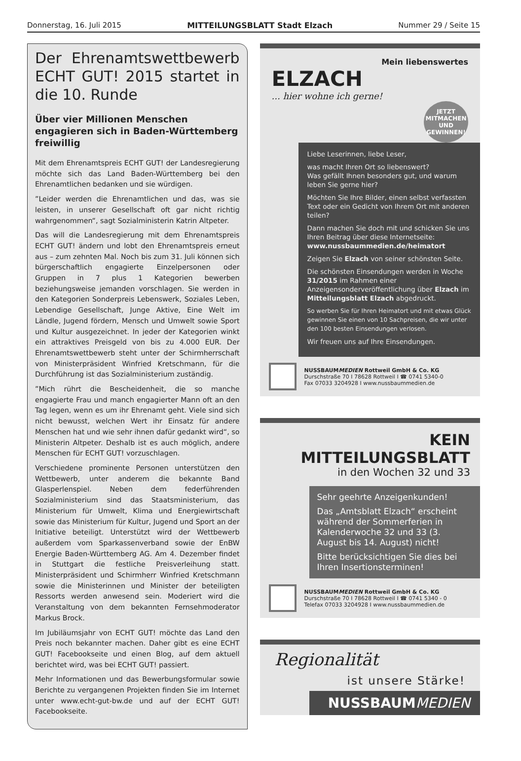Donnerstag, 16. Juli 2015 MITTEILUNGSBLATT Stadt Elzach Nummer 29 / Seite 15
Der Ehrenamtswettbewerb ECHT GUT! 2015 startet in die 10. Runde
Über vier Millionen Menschen engagieren sich in Baden-Württemberg freiwillig
Mit dem Ehrenamtspreis ECHT GUT! der Landesregierung möchte sich das Land Baden-Württemberg bei den Ehrenamtlichen bedanken und sie würdigen.
”Leider werden die Ehrenamtlichen und das, was sie leisten, in unserer Gesellschaft oft gar nicht richtig wahrgenommen“, sagt Sozialministerin Katrin Altpeter.
Das will die Landesregierung mit dem Ehrenamtspreis ECHT GUT! ändern und lobt den Ehrenamtspreis erneut aus – zum zehnten Mal. Noch bis zum 31. Juli können sich bürgerschaftlich engagierte Einzelpersonen oder Gruppen in 7 plus 1 Kategorien bewerben beziehungsweise jemanden vorschlagen. Sie werden in den Kategorien Sonderpreis Lebenswerk, Soziales Leben, Lebendige Gesellschaft, Junge Aktive, Eine Welt im Ländle, Jugend fördern, Mensch und Umwelt sowie Sport und Kultur ausgezeichnet. In jeder der Kategorien winkt ein attraktives Preisgeld von bis zu 4.000 EUR. Der Ehrenamtswettbewerb steht unter der Schirmherrschaft von Ministerpräsident Winfried Kretschmann, für die Durchführung ist das Sozialministerium zuständig.
”Mich rührt die Bescheidenheit, die so manche engagierte Frau und manch engagierter Mann oft an den Tag legen, wenn es um ihr Ehrenamt geht. Viele sind sich nicht bewusst, welchen Wert ihr Einsatz für andere Menschen hat und wie sehr ihnen dafür gedankt wird“, so Ministerin Altpeter. Deshalb ist es auch möglich, andere Menschen für ECHT GUT! vorzuschlagen.
Verschiedene prominente Personen unterstützen den Wettbewerb, unter anderem die bekannte Band Glasperlenspiel. Neben dem federführenden Sozialministerium sind das Staatsministerium, das Ministerium für Umwelt, Klima und Energiewirtschaft sowie das Ministerium für Kultur, Jugend und Sport an der Initiative beteiligt. Unterstützt wird der Wettbewerb außerdem vom Sparkassenverband sowie der EnBW Energie Baden-Württemberg AG. Am 4. Dezember findet in Stuttgart die festliche Preisverleihung statt. Ministerpräsident und Schirmherr Winfried Kretschmann sowie die Ministerinnen und Minister der beteiligten Ressorts werden anwesend sein. Moderiert wird die Veranstaltung von dem bekannten Fernsehmoderator Markus Brock.
Im Jubiläumsjahr von ECHT GUT! möchte das Land den Preis noch bekannter machen. Daher gibt es eine ECHT GUT! Facebookseite und einen Blog, auf dem aktuell berichtet wird, was bei ECHT GUT! passiert.
Mehr Informationen und das Bewerbungsformular sowie Berichte zu vergangenen Projekten finden Sie im Internet unter www.echt-gut-bw.de und auf der ECHT GUT! Facebookseite.
Mein liebenswertes
ELZACH
... hier wohne ich gerne!
JETZT
MITMACHEN UND GEWINNEN!
Liebe Leserinnen, liebe Leser,
was macht Ihren Ort so liebenswert?
Was gefällt Ihnen besonders gut, und warum leben Sie gerne hier?
Möchten Sie Ihre Bilder, einen selbst verfassten Text oder ein Gedicht von Ihrem Ort mit anderen teilen?
Dann machen Sie doch mit und schicken Sie uns Ihren Beitrag über diese Internetseite:
www.nussbaummedien.de/heimatort
Zeigen Sie Elzach von seiner schönsten Seite.
Die schönsten Einsendungen werden in Woche 31/2015 im Rahmen einer Anzeigensonderveröffentlichung über Elzach im Mitteilungsblatt Elzach abgedruckt.
So werben Sie für Ihren Heimatort und mit etwas Glück gewinnen Sie einen von 10 Sachpreisen, die wir unter den 100 besten Einsendungen verlosen.
Wir freuen uns auf Ihre Einsendungen.
NUSSBAUMMEDIEN Rottweil GmbH & Co. KG
Durschstraße 70 I 78628 Rottweil I ☎ 0741 5340-0
Fax 07033 3204928 I www.nussbaummedien.de
KEIN MITTEILUNGSBLATT
in den Wochen 32 und 33
Sehr geehrte Anzeigenkunden!
Das „Amtsblatt Elzach“ erscheint während der Sommerferien in Kalenderwoche 32 und 33 (3. August bis 14. August) nicht!
Bitte berücksichtigen Sie dies bei Ihren Insertionsterminen!
NUSSBAUMMEDIEN Rottweil GmbH & Co. KG
Durschstraße 70 I 78628 Rottweil I ☎ 0741 5340 - 0
Telefax 07033 3204928 I www.nussbaummedien.de
Regionalität
ist unsere Stärke!
NUSSBAUMMEDIEN